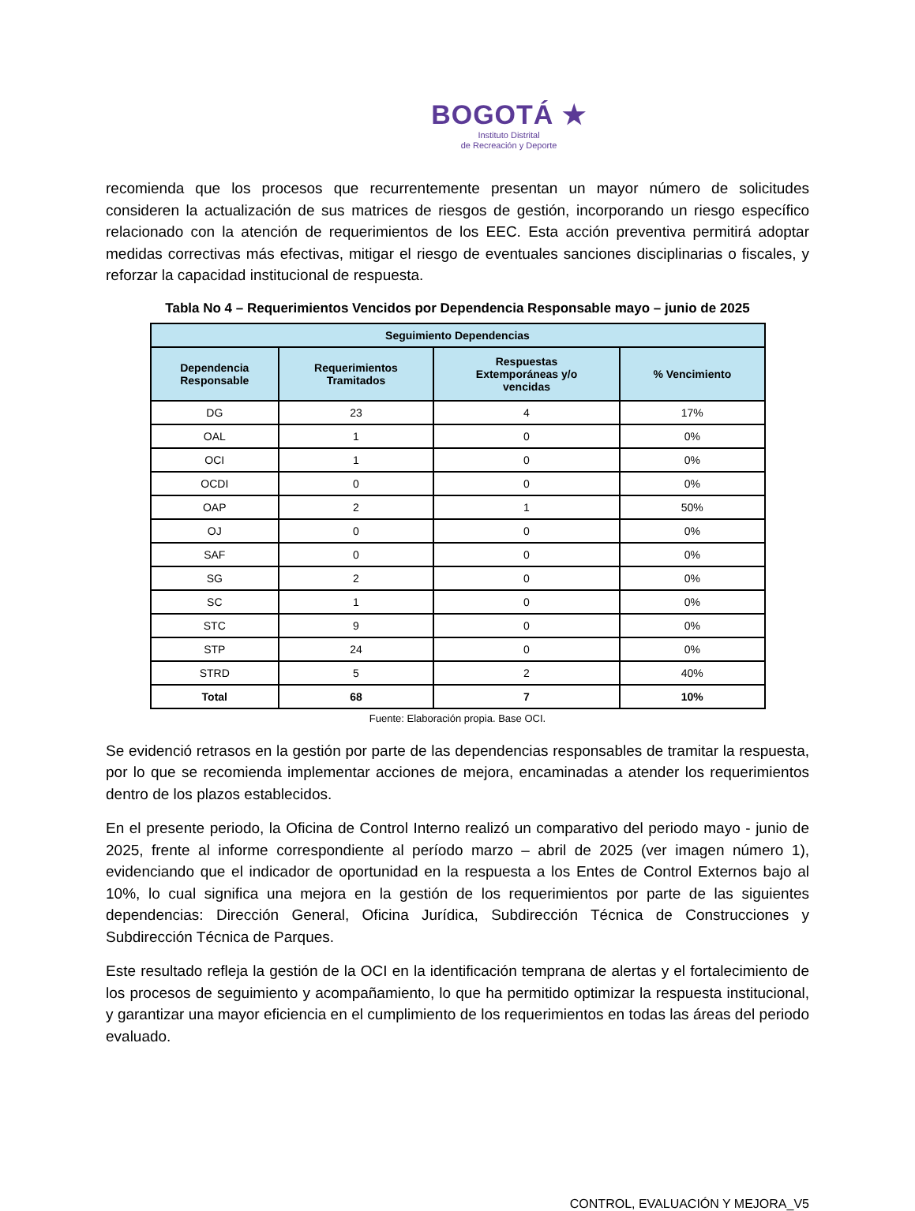BOGOTÁ ★
Instituto Distrital
de Recreación y Deporte
recomienda que los procesos que recurrentemente presentan un mayor número de solicitudes consideren la actualización de sus matrices de riesgos de gestión, incorporando un riesgo específico relacionado con la atención de requerimientos de los EEC. Esta acción preventiva permitirá adoptar medidas correctivas más efectivas, mitigar el riesgo de eventuales sanciones disciplinarias o fiscales, y reforzar la capacidad institucional de respuesta.
Tabla No 4 – Requerimientos Vencidos por Dependencia Responsable mayo – junio de 2025
| Seguimiento Dependencias | | | |
| --- | --- | --- | --- |
| Dependencia Responsable | Requerimientos Tramitados | Respuestas Extemporáneas y/o vencidas | % Vencimiento |
| DG | 23 | 4 | 17% |
| OAL | 1 | 0 | 0% |
| OCI | 1 | 0 | 0% |
| OCDI | 0 | 0 | 0% |
| OAP | 2 | 1 | 50% |
| OJ | 0 | 0 | 0% |
| SAF | 0 | 0 | 0% |
| SG | 2 | 0 | 0% |
| SC | 1 | 0 | 0% |
| STC | 9 | 0 | 0% |
| STP | 24 | 0 | 0% |
| STRD | 5 | 2 | 40% |
| Total | 68 | 7 | 10% |
Fuente: Elaboración propia. Base OCI.
Se evidenció retrasos en la gestión por parte de las dependencias responsables de tramitar la respuesta, por lo que se recomienda implementar acciones de mejora, encaminadas a atender los requerimientos dentro de los plazos establecidos.
En el presente periodo, la Oficina de Control Interno realizó un comparativo del periodo mayo - junio de 2025, frente al informe correspondiente al período marzo – abril de 2025 (ver imagen número 1), evidenciando que el indicador de oportunidad en la respuesta a los Entes de Control Externos bajo al 10%, lo cual significa una mejora en la gestión de los requerimientos por parte de las siguientes dependencias: Dirección General, Oficina Jurídica, Subdirección Técnica de Construcciones y Subdirección Técnica de Parques.
Este resultado refleja la gestión de la OCI en la identificación temprana de alertas y el fortalecimiento de los procesos de seguimiento y acompañamiento, lo que ha permitido optimizar la respuesta institucional, y garantizar una mayor eficiencia en el cumplimiento de los requerimientos en todas las áreas del periodo evaluado.
CONTROL, EVALUACIÓN Y MEJORA_V5